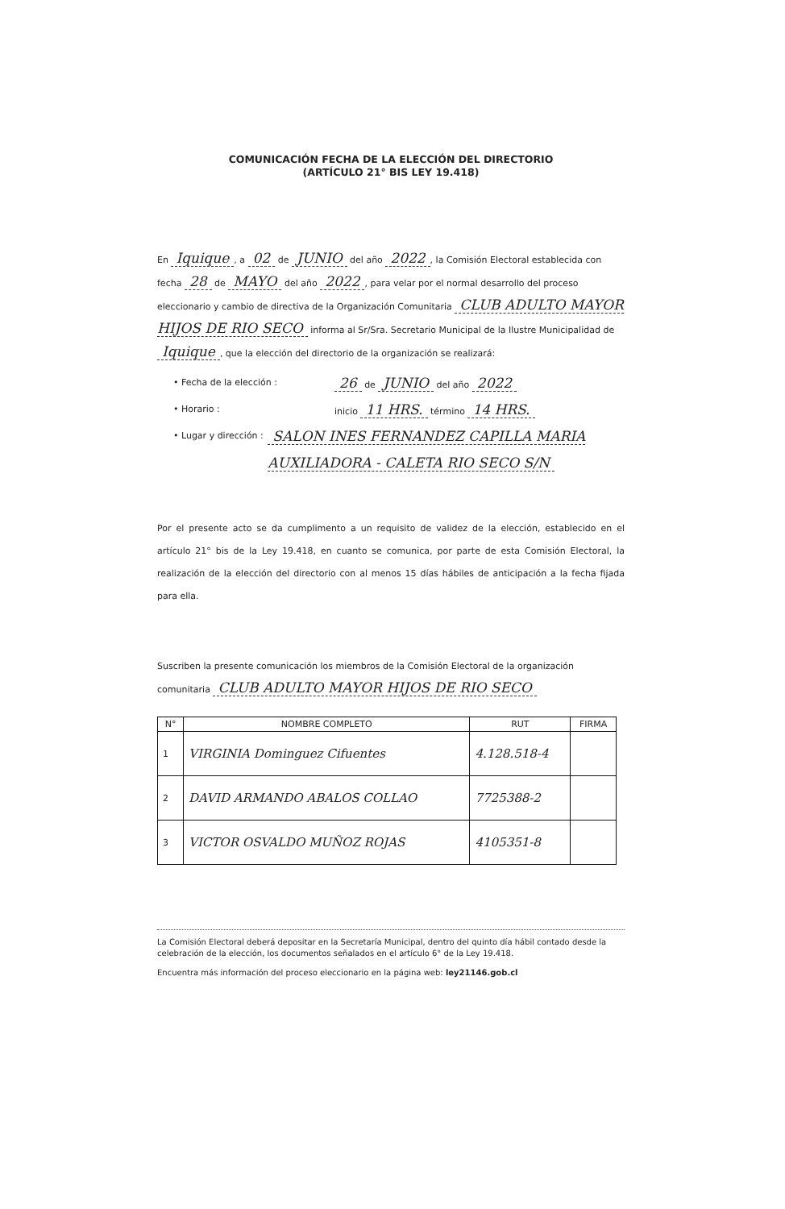COMUNICACIÓN FECHA DE LA ELECCIÓN DEL DIRECTORIO
(ARTÍCULO 21° BIS LEY 19.418)
En Iquique, a 02 de JUNIO del año 2022, la Comisión Electoral establecida con fecha 28 de MAYO del año 2022, para velar por el normal desarrollo del proceso eleccionario y cambio de directiva de la Organización Comunitaria CLUB ADULTO MAYOR HIJOS DE RIO SECO informa al Sr/Sra. Secretario Municipal de la Ilustre Municipalidad de Iquique, que la elección del directorio de la organización se realizará:
• Fecha de la elección : 26 de JUNIO del año 2022
• Horario : inicio 11 HRS. término 14 HRS.
• Lugar y dirección : SALON INES FERNANDEZ CAPILLA MARIA AUXILIADORA - CALETA RIO SECO S/N
Por el presente acto se da cumplimento a un requisito de validez de la elección, establecido en el artículo 21° bis de la Ley 19.418, en cuanto se comunica, por parte de esta Comisión Electoral, la realización de la elección del directorio con al menos 15 días hábiles de anticipación a la fecha fijada para ella.
Suscriben la presente comunicación los miembros de la Comisión Electoral de la organización comunitaria CLUB ADULTO MAYOR HIJOS DE RIO SECO
| N° | NOMBRE COMPLETO | RUT | FIRMA |
| --- | --- | --- | --- |
| 1 | VIRGINIA Dominguez Cifuentes | 4.128.518-4 | |
| 2 | DAVID ARMANDO ABALOS COLLAO | 7725388-2 | |
| 3 | VICTOR OSVALDO MUÑOZ ROJAS | 4105351-8 | |
La Comisión Electoral deberá depositar en la Secretaría Municipal, dentro del quinto día hábil contado desde la celebración de la elección, los documentos señalados en el artículo 6° de la Ley 19.418.
Encuentra más información del proceso eleccionario en la página web: ley21146.gob.cl